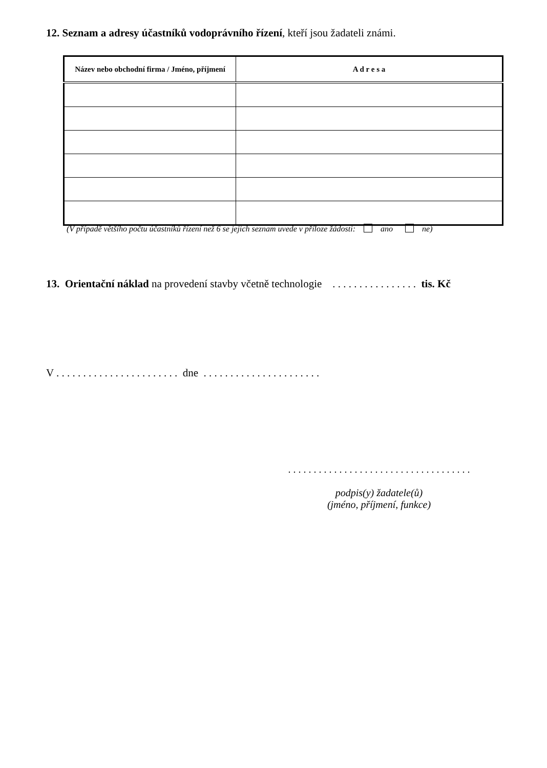12. Seznam a adresy účastníků vodoprávního řízení, kteří jsou žadateli známi.
| Název nebo obchodní firma / Jméno, příjmení | A d r e s a |
| --- | --- |
(V případě většího počtu účastníků řízení než 6 se jejich seznam uvede v příloze žádosti: ano ne)
13. Orientační náklad na provedení stavby včetně technologie . . . . . . . . . . . . . . . . tis. Kč
V . . . . . . . . . . . . . . . . . . . . . . . dne . . . . . . . . . . . . . . . . . . . . . .
. . . . . . . . . . . . . . . . . . . . . . . . . . . . . . . . . . . .
podpis(y) žadatele(ů)
(jméno, příjmení, funkce)